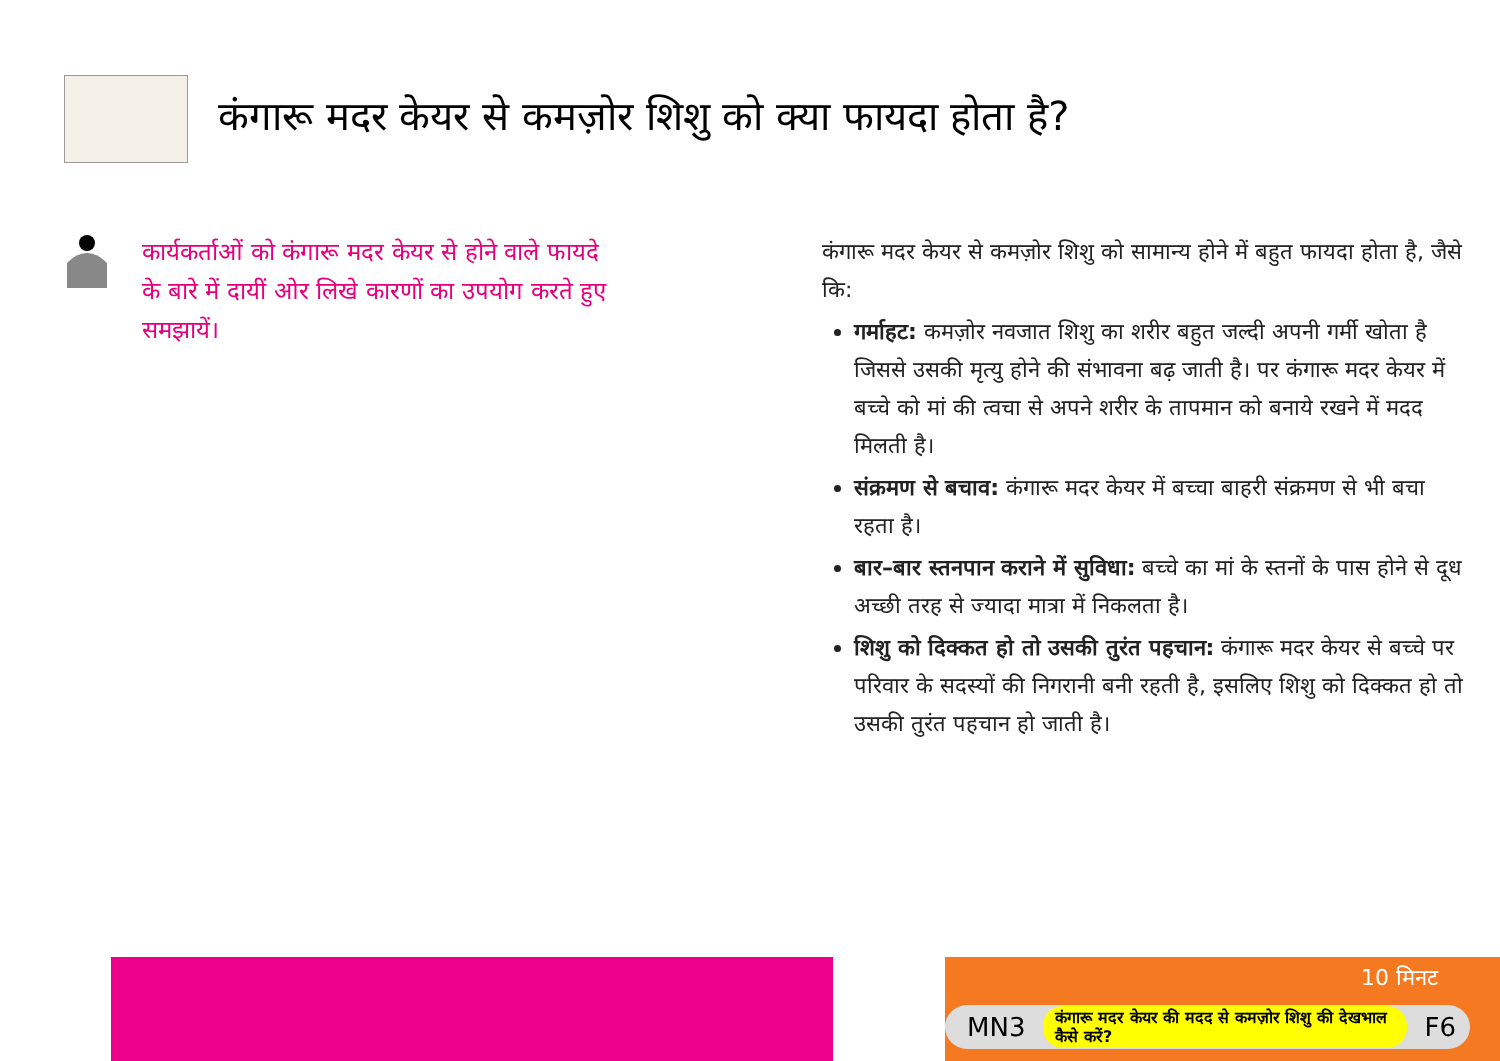कंगारू मदर केयर से कमज़ोर शिशु को क्या फायदा होता है?
कार्यकर्ताओं को कंगारू मदर केयर से होने वाले फायदे के बारे में दायीं ओर लिखे कारणों का उपयोग करते हुए समझायें।
कंगारू मदर केयर से कमज़ोर शिशु को सामान्य होने में बहुत फायदा होता है, जैसे कि:
गर्माहट: कमज़ोर नवजात शिशु का शरीर बहुत जल्दी अपनी गर्मी खोता है जिससे उसकी मृत्यु होने की संभावना बढ़ जाती है। पर कंगारू मदर केयर में बच्चे को मां की त्वचा से अपने शरीर के तापमान को बनाये रखने में मदद मिलती है।
संक्रमण से बचाव: कंगारू मदर केयर में बच्चा बाहरी संक्रमण से भी बचा रहता है।
बार–बार स्तनपान कराने में सुविधा: बच्चे का मां के स्तनों के पास होने से दूध अच्छी तरह से ज्यादा मात्रा में निकलता है।
शिशु को दिक्कत हो तो उसकी तुरंत पहचान: कंगारू मदर केयर से बच्चे पर परिवार के सदस्यों की निगरानी बनी रहती है, इसलिए शिशु को दिक्कत हो तो उसकी तुरंत पहचान हो जाती है।
10 मिनट
MN3 कंगारू मदर केयर की मदद से कमज़ोर शिशु की देखभाल कैसे करें? F6